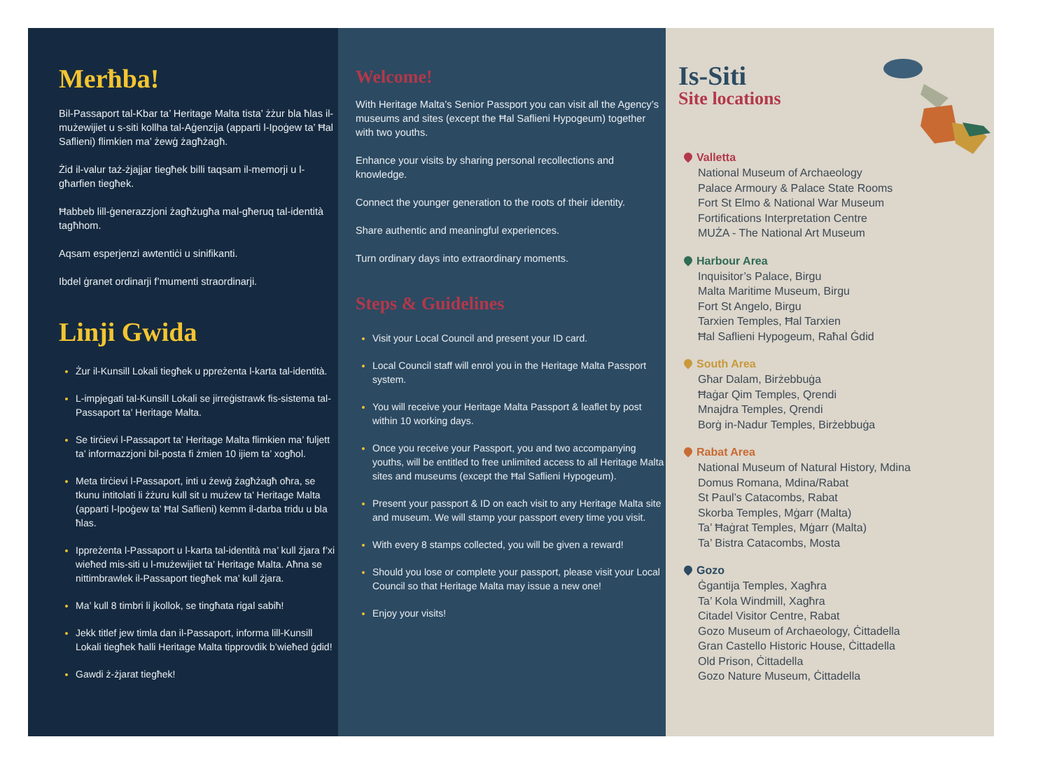Merħba!
Bil-Passaport tal-Kbar ta’ Heritage Malta tista’ żżur bla ħlas il-mużewijiet u s-siti kollha tal-Aġenzija (apparti l-Ipoġew ta’ Ħal Saflieni) flimkien ma’ żewġ żagħżagħ.
Żid il-valur taż-żjajjar tiegħek billi taqsam il-memorji u l-għarfien tiegħek.
Ħabbeb lill-ġenerazzjoni żagħżugħa mal-għeruq tal-identità tagħhom.
Aqsam esperjenzi awtentiċi u sinifikanti.
Ibdel ġranet ordinarji f’mumenti straordinarji.
Linji Gwida
Żur il-Kunsill Lokali tiegħek u ppreżenta l-karta tal-identità.
L-impjegati tal-Kunsill Lokali se jirreġistrawk fis-sistema tal-Passaport ta’ Heritage Malta.
Se tirċievi l-Passaport ta’ Heritage Malta flimkien ma’ fuljett ta’ informazzjoni bil-posta fi żmien 10 ijiem ta’ xogħol.
Meta tirċievi l-Passaport, inti u żewġ żagħżagħ oħra, se tkunu intitolati li żżuru kull sit u mużew ta’ Heritage Malta (apparti l-Ipoġew ta’ Ħal Saflieni) kemm il-darba tridu u bla ħlas.
Ippreżenta l-Passaport u l-karta tal-identità ma’ kull żjara f’xi wieħed mis-siti u l-mużewijiet ta’ Heritage Malta. Aħna se nittimbrawlek il-Passaport tiegħek ma’ kull żjara.
Ma’ kull 8 timbri li jkollok, se tingħata rigal sabiħ!
Jekk titlef jew timla dan il-Passaport, informa lill-Kunsill Lokali tiegħek ħalli Heritage Malta tipprovdik b’wieħed ġdid!
Gawdi ż-żjarat tiegħek!
Welcome!
With Heritage Malta’s Senior Passport you can visit all the Agency’s museums and sites (except the Ħal Saflieni Hypogeum) together with two youths.
Enhance your visits by sharing personal recollections and knowledge.
Connect the younger generation to the roots of their identity.
Share authentic and meaningful experiences.
Turn ordinary days into extraordinary moments.
Steps & Guidelines
Visit your Local Council and present your ID card.
Local Council staff will enrol you in the Heritage Malta Passport system.
You will receive your Heritage Malta Passport & leaflet by post within 10 working days.
Once you receive your Passport, you and two accompanying youths, will be entitled to free unlimited access to all Heritage Malta sites and museums (except the Ħal Saflieni Hypogeum).
Present your passport & ID on each visit to any Heritage Malta site and museum. We will stamp your passport every time you visit.
With every 8 stamps collected, you will be given a reward!
Should you lose or complete your passport, please visit your Local Council so that Heritage Malta may issue a new one!
Enjoy your visits!
Is-Siti
Site locations
Valletta
National Museum of Archaeology
Palace Armoury & Palace State Rooms
Fort St Elmo & National War Museum
Fortifications Interpretation Centre
MUŻA - The National Art Museum
Harbour Area
Inquisitor’s Palace, Birgu
Malta Maritime Museum, Birgu
Fort St Angelo, Birgu
Tarxien Temples, Ħal Tarxien
Ħal Saflieni Hypogeum, Raħal Ġdid
South Area
Għar Dalam, Birżebbuġa
Ħaġar Qim Temples, Qrendi
Mnajdra Temples, Qrendi
Borġ in-Nadur Temples, Birżebbuġa
Rabat Area
National Museum of Natural History, Mdina
Domus Romana, Mdina/Rabat
St Paul’s Catacombs, Rabat
Skorba Temples, Mġarr (Malta)
Ta’ Ħaġrat Temples, Mġarr (Malta)
Ta’ Bistra Catacombs, Mosta
Gozo
Ġgantija Temples, Xagħra
Ta’ Kola Windmill, Xagħra
Citadel Visitor Centre, Rabat
Gozo Museum of Archaeology, Ċittadella
Gran Castello Historic House, Ċittadella
Old Prison, Ċittadella
Gozo Nature Museum, Ċittadella